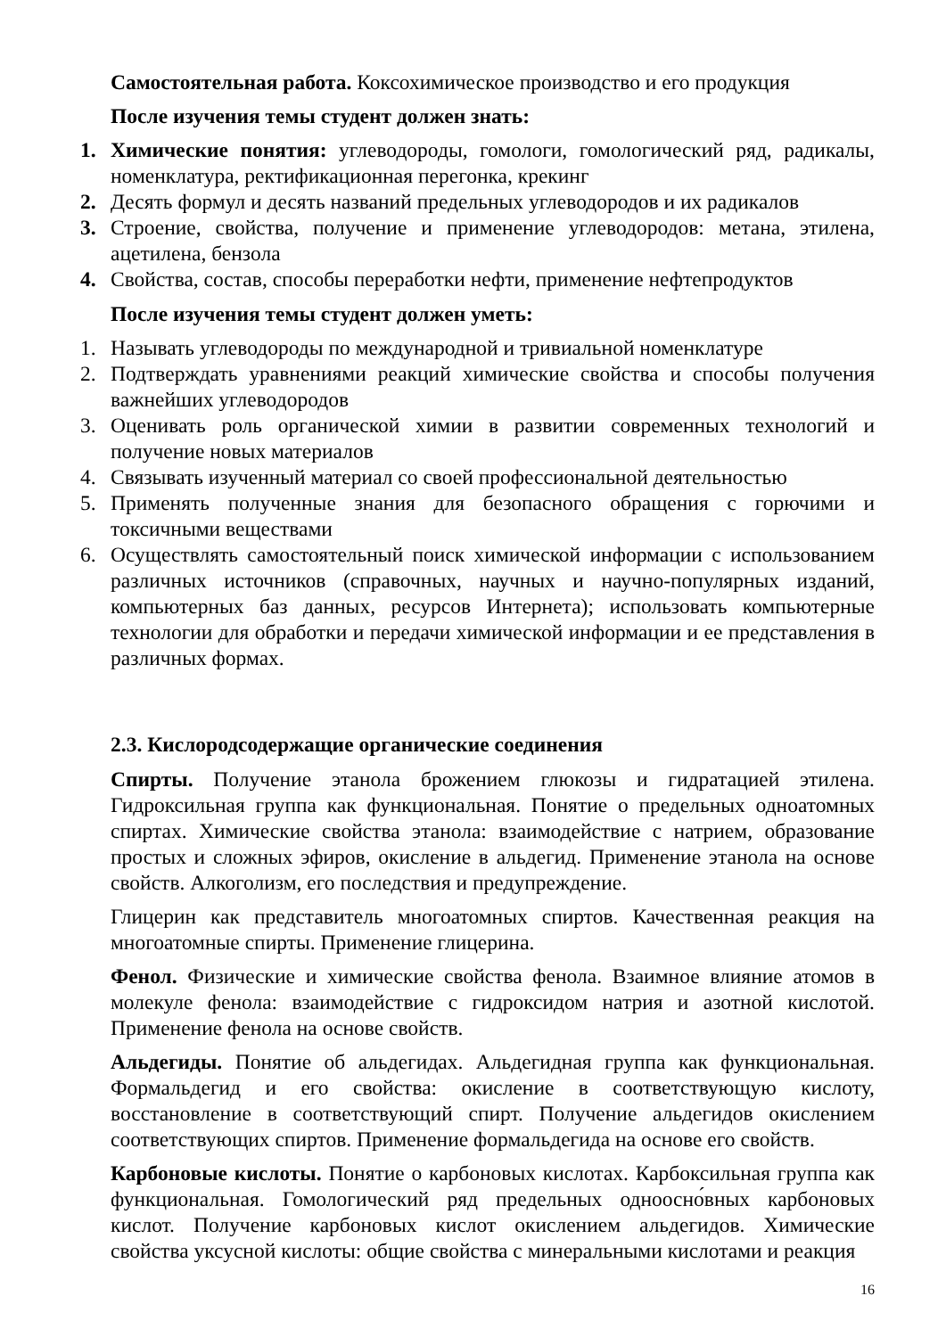Самостоятельная работа. Коксохимическое производство и его продукция
После изучения темы студент должен знать:
1. Химические понятия: углеводороды, гомологи, гомологический ряд, радикалы, номенклатура, ректификационная перегонка, крекинг
2. Десять формул и десять названий предельных углеводородов и их радикалов
3. Строение, свойства, получение и применение углеводородов: метана, этилена, ацетилена, бензола
4. Свойства, состав, способы переработки нефти, применение нефтепродуктов
После изучения темы студент должен уметь:
1. Называть углеводороды по международной и тривиальной номенклатуре
2. Подтверждать уравнениями реакций химические свойства и способы получения важнейших углеводородов
3. Оценивать роль органической химии в развитии современных технологий и получение новых материалов
4. Связывать изученный материал со своей профессиональной деятельностью
5. Применять полученные знания для безопасного обращения с горючими и токсичными веществами
6. Осуществлять самостоятельный поиск химической информации с использованием различных источников (справочных, научных и научно-популярных изданий, компьютерных баз данных, ресурсов Интернета); использовать компьютерные технологии для обработки и передачи химической информации и ее представления в различных формах.
2.3. Кислородсодержащие органические соединения
Спирты. Получение этанола брожением глюкозы и гидратацией этилена. Гидроксильная группа как функциональная. Понятие о предельных одноатомных спиртах. Химические свойства этанола: взаимодействие с натрием, образование простых и сложных эфиров, окисление в альдегид. Применение этанола на основе свойств. Алкоголизм, его последствия и предупреждение.
Глицерин как представитель многоатомных спиртов. Качественная реакция на многоатомные спирты. Применение глицерина.
Фенол. Физические и химические свойства фенола. Взаимное влияние атомов в молекуле фенола: взаимодействие с гидроксидом натрия и азотной кислотой. Применение фенола на основе свойств.
Альдегиды. Понятие об альдегидах. Альдегидная группа как функциональная. Формальдегид и его свойства: окисление в соответствующую кислоту, восстановление в соответствующий спирт. Получение альдегидов окислением соответствующих спиртов. Применение формальдегида на основе его свойств.
Карбоновые кислоты. Понятие о карбоновых кислотах. Карбоксильная группа как функциональная. Гомологический ряд предельных одноосно́вных карбоновых кислот. Получение карбоновых кислот окислением альдегидов. Химические свойства уксусной кислоты: общие свойства с минеральными кислотами и реакция
16